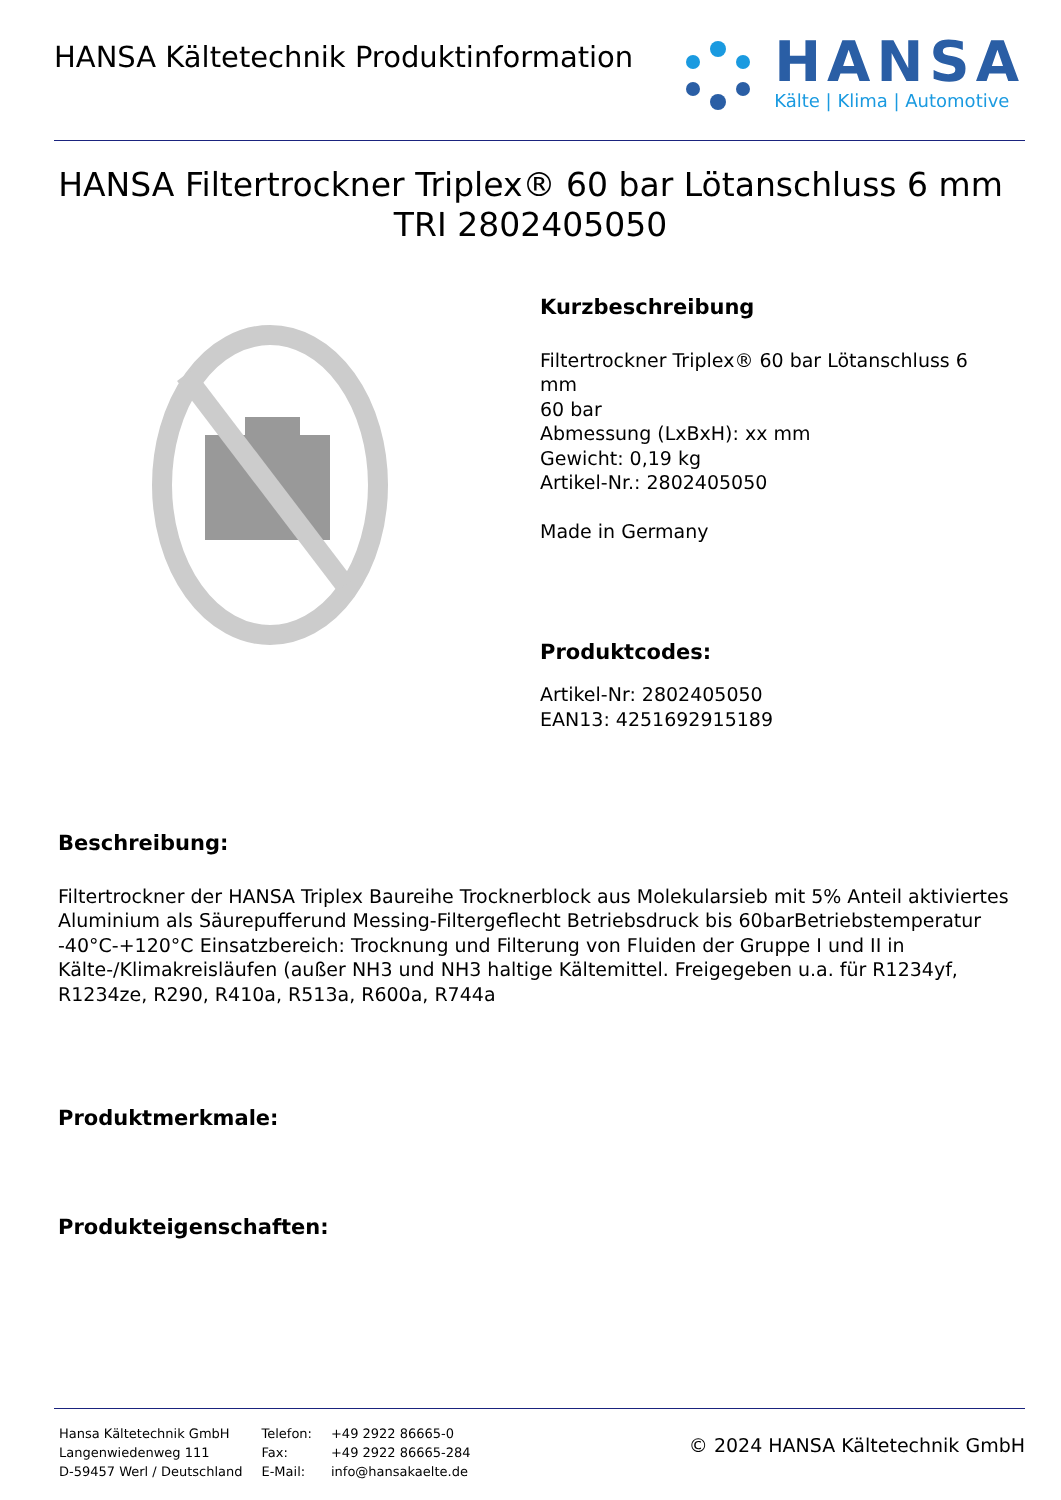HANSA Kältetechnik Produktinformation
HANSA
Kälte | Klima | Automotive
HANSA Filtertrockner Triplex® 60 bar Lötanschluss 6 mm
TRI 2802405050
Kurzbeschreibung
Filtertrockner Triplex® 60 bar Lötanschluss 6
mm
60 bar
Abmessung (LxBxH): xx mm
Gewicht: 0,19 kg
Artikel-Nr.: 2802405050
Made in Germany
Produktcodes:
Artikel-Nr: 2802405050
EAN13: 4251692915189
Beschreibung:
Filtertrockner der HANSA Triplex Baureihe Trocknerblock aus Molekularsieb mit 5% Anteil aktiviertes Aluminium als Säurepufferund Messing-Filtergeflecht Betriebsdruck bis 60barBetriebstemperatur -40°C-+120°C Einsatzbereich: Trocknung und Filterung von Fluiden der Gruppe I und II in Kälte-/Klimakreisläufen (außer NH3 und NH3 haltige Kältemittel. Freigegeben u.a. für R1234yf, R1234ze, R290, R410a, R513a, R600a, R744a
Produktmerkmale:
Produkteigenschaften:
| Hansa Kältetechnik GmbH | Telefon: | +49 2922 86665-0 |
| Langenwiedenweg 111 | Fax: | +49 2922 86665-284 |
| D-59457 Werl / Deutschland | E-Mail: | info@hansakaelte.de |
© 2024 HANSA Kältetechnik GmbH